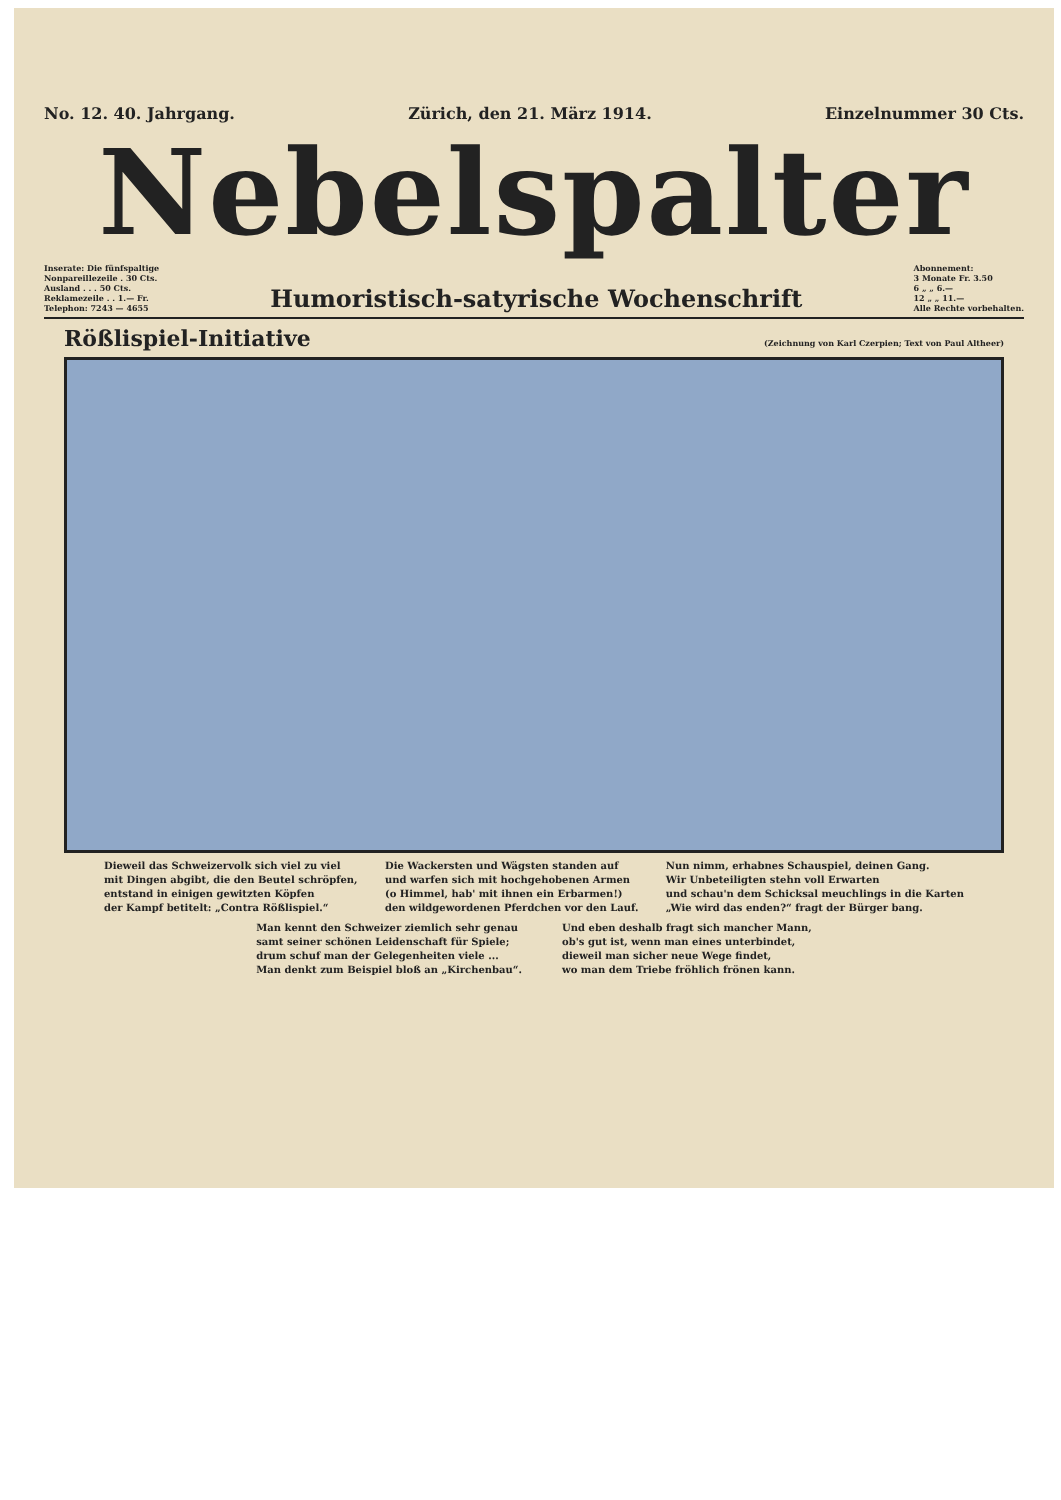No. 12. 40. Jahrgang. Zürich, den 21. März 1914. Einzelnummer 30 Cts.
Nebelspalter
Inserate: Die fünfspaltige
Nonpareillezeile . 30 Cts.
Ausland . . . 50 Cts.
Reklamezeile . . 1.— Fr.
Telephon: 7243 — 4655
Humoristisch-satyrische Wochenschrift
Abonnement:
3 Monate Fr. 3.50
6 „ „ 6.—
12 „ „ 11.—
Alle Rechte vorbehalten.
Rößlispiel-Initiative
(Zeichnung von Karl Czerpien; Text von Paul Altheer)
Dieweil das Schweizervolk sich viel zu viel
mit Dingen abgibt, die den Beutel schröpfen,
entstand in einigen gewitzten Köpfen
der Kampf betitelt: „Contra Rößlispiel.“
Die Wackersten und Wägsten standen auf
und warfen sich mit hochgehobenen Armen
(o Himmel, hab' mit ihnen ein Erbarmen!)
den wildgewordenen Pferdchen vor den Lauf.
Nun nimm, erhabnes Schauspiel, deinen Gang.
Wir Unbeteiligten stehn voll Erwarten
und schau'n dem Schicksal meuchlings in die Karten
„Wie wird das enden?“ fragt der Bürger bang.
Man kennt den Schweizer ziemlich sehr genau
samt seiner schönen Leidenschaft für Spiele;
drum schuf man der Gelegenheiten viele ...
Man denkt zum Beispiel bloß an „Kirchenbau“.
Und eben deshalb fragt sich mancher Mann,
ob's gut ist, wenn man eines unterbindet,
dieweil man sicher neue Wege findet,
wo man dem Triebe fröhlich frönen kann.